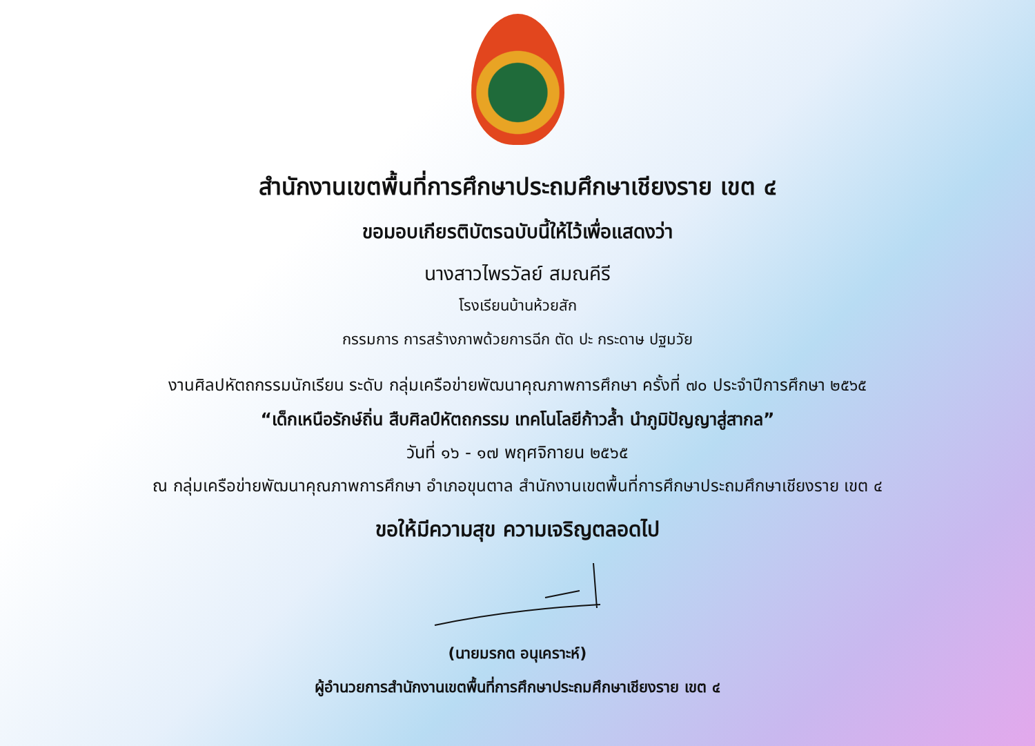สำนักงานเขตพื้นที่การศึกษาประถมศึกษาเชียงราย เขต ๔
ขอมอบเกียรติบัตรฉบับนี้ให้ไว้เพื่อแสดงว่า
นางสาวไพรวัลย์ สมณคีรี
โรงเรียนบ้านห้วยสัก
กรรมการ การสร้างภาพด้วยการฉีก ตัด ปะ กระดาษ ปฐมวัย
งานศิลปหัตถกรรมนักเรียน ระดับ กลุ่มเครือข่ายพัฒนาคุณภาพการศึกษา ครั้งที่ ๗๐ ประจำปีการศึกษา ๒๕๖๕
“เด็กเหนือรักษ์ถิ่น สืบศิลป์หัตถกรรม เทคโนโลยีก้าวล้ำ นำภูมิปัญญาสู่สากล”
วันที่ ๑๖ - ๑๗ พฤศจิกายน ๒๕๖๕
ณ กลุ่มเครือข่ายพัฒนาคุณภาพการศึกษา อำเภอขุนตาล สำนักงานเขตพื้นที่การศึกษาประถมศึกษาเชียงราย เขต ๔
ขอให้มีความสุข ความเจริญตลอดไป
(นายมรกต อนุเคราะห์)
ผู้อำนวยการสำนักงานเขตพื้นที่การศึกษาประถมศึกษาเชียงราย เขต ๔